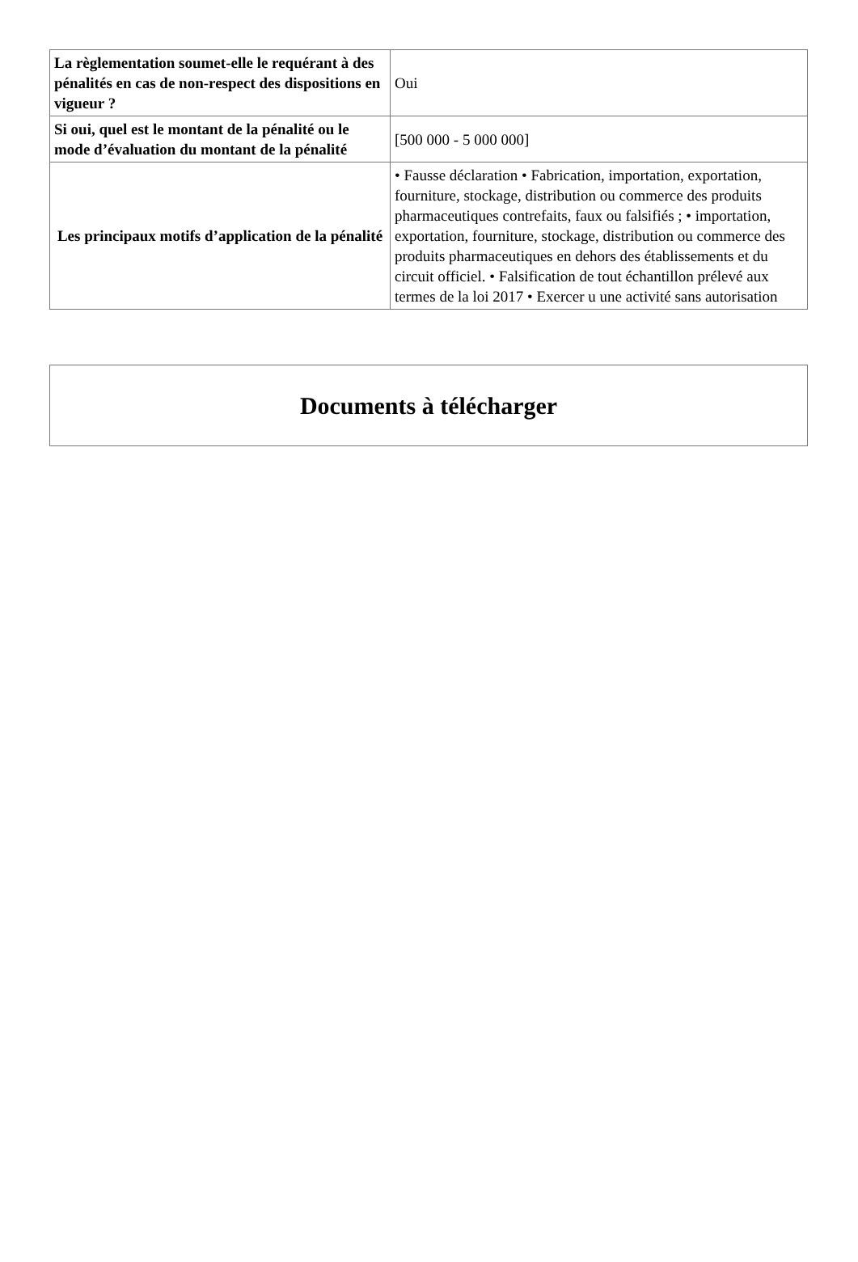| La règlementation soumet-elle le requérant à des pénalités en cas de non-respect des dispositions en vigueur ? | Oui |
| Si oui, quel est le montant de la pénalité ou le mode d’évaluation du montant de la pénalité | [500 000 - 5 000 000] |
| Les principaux motifs d’application de la pénalité | • Fausse déclaration • Fabrication, importation, exportation, fourniture, stockage, distribution ou commerce des produits pharmaceutiques contrefaits, faux ou falsifiés ; • importation, exportation, fourniture, stockage, distribution ou commerce des produits pharmaceutiques en dehors des établissements et du circuit officiel. • Falsification de tout échantillon prélevé aux termes de la loi 2017 • Exercer u une activité sans autorisation |
Documents à télécharger